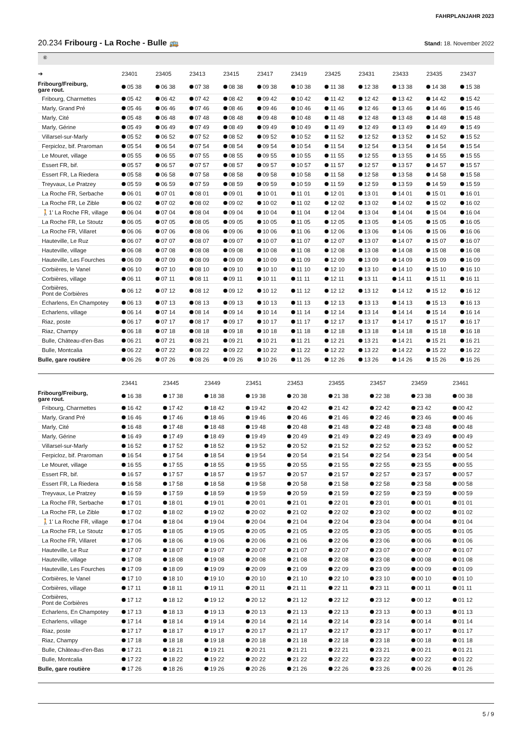FAHRPLANJAHR 2023
20.234 Fribourg - La Roche - Bulle 🚌
Stand: 18. November 2022
⑥
| ➔ | 23401 | 23405 | 23413 | 23415 | 23417 | 23419 | 23425 | 23431 | 23433 | 23435 | 23437 |
| --- | --- | --- | --- | --- | --- | --- | --- | --- | --- | --- | --- |
| Fribourg/Freiburg, gare rout. | 05 38 | 06 38 | 07 38 | 08 38 | 09 38 | 10 38 | 11 38 | 12 38 | 13 38 | 14 38 | 15 38 |
| Fribourg, Charmettes | 05 42 | 06 42 | 07 42 | 08 42 | 09 42 | 10 42 | 11 42 | 12 42 | 13 42 | 14 42 | 15 42 |
| Marly, Grand Pré | 05 46 | 06 46 | 07 46 | 08 46 | 09 46 | 10 46 | 11 46 | 12 46 | 13 46 | 14 46 | 15 46 |
| Marly, Cité | 05 48 | 06 48 | 07 48 | 08 48 | 09 48 | 10 48 | 11 48 | 12 48 | 13 48 | 14 48 | 15 48 |
| Marly, Gérine | 05 49 | 06 49 | 07 49 | 08 49 | 09 49 | 10 49 | 11 49 | 12 49 | 13 49 | 14 49 | 15 49 |
| Villarsel-sur-Marly | 05 52 | 06 52 | 07 52 | 08 52 | 09 52 | 10 52 | 11 52 | 12 52 | 13 52 | 14 52 | 15 52 |
| Ferpicloz, bif. Praroman | 05 54 | 06 54 | 07 54 | 08 54 | 09 54 | 10 54 | 11 54 | 12 54 | 13 54 | 14 54 | 15 54 |
| Le Mouret, village | 05 55 | 06 55 | 07 55 | 08 55 | 09 55 | 10 55 | 11 55 | 12 55 | 13 55 | 14 55 | 15 55 |
| Essert FR, bif. | 05 57 | 06 57 | 07 57 | 08 57 | 09 57 | 10 57 | 11 57 | 12 57 | 13 57 | 14 57 | 15 57 |
| Essert FR, La Riedera | 05 58 | 06 58 | 07 58 | 08 58 | 09 58 | 10 58 | 11 58 | 12 58 | 13 58 | 14 58 | 15 58 |
| Treyvaux, Le Pratzey | 05 59 | 06 59 | 07 59 | 08 59 | 09 59 | 10 59 | 11 59 | 12 59 | 13 59 | 14 59 | 15 59 |
| La Roche FR, Serbache | 06 01 | 07 01 | 08 01 | 09 01 | 10 01 | 11 01 | 12 01 | 13 01 | 14 01 | 15 01 | 16 01 |
| La Roche FR, Le Zible | 06 02 | 07 02 | 08 02 | 09 02 | 10 02 | 11 02 | 12 02 | 13 02 | 14 02 | 15 02 | 16 02 |
| 🚶1' La Roche FR, village | 06 04 | 07 04 | 08 04 | 09 04 | 10 04 | 11 04 | 12 04 | 13 04 | 14 04 | 15 04 | 16 04 |
| La Roche FR, Le Stoutz | 06 05 | 07 05 | 08 05 | 09 05 | 10 05 | 11 05 | 12 05 | 13 05 | 14 05 | 15 05 | 16 05 |
| La Roche FR, Villaret | 06 06 | 07 06 | 08 06 | 09 06 | 10 06 | 11 06 | 12 06 | 13 06 | 14 06 | 15 06 | 16 06 |
| Hauteville, Le Ruz | 06 07 | 07 07 | 08 07 | 09 07 | 10 07 | 11 07 | 12 07 | 13 07 | 14 07 | 15 07 | 16 07 |
| Hauteville, village | 06 08 | 07 08 | 08 08 | 09 08 | 10 08 | 11 08 | 12 08 | 13 08 | 14 08 | 15 08 | 16 08 |
| Hauteville, Les Fourches | 06 09 | 07 09 | 08 09 | 09 09 | 10 09 | 11 09 | 12 09 | 13 09 | 14 09 | 15 09 | 16 09 |
| Corbières, le Vanel | 06 10 | 07 10 | 08 10 | 09 10 | 10 10 | 11 10 | 12 10 | 13 10 | 14 10 | 15 10 | 16 10 |
| Corbières, village | 06 11 | 07 11 | 08 11 | 09 11 | 10 11 | 11 11 | 12 11 | 13 11 | 14 11 | 15 11 | 16 11 |
| Corbières, Pont de Corbières | 06 12 | 07 12 | 08 12 | 09 12 | 10 12 | 11 12 | 12 12 | 13 12 | 14 12 | 15 12 | 16 12 |
| Echarlens, En Champotey | 06 13 | 07 13 | 08 13 | 09 13 | 10 13 | 11 13 | 12 13 | 13 13 | 14 13 | 15 13 | 16 13 |
| Echarlens, village | 06 14 | 07 14 | 08 14 | 09 14 | 10 14 | 11 14 | 12 14 | 13 14 | 14 14 | 15 14 | 16 14 |
| Riaz, poste | 06 17 | 07 17 | 08 17 | 09 17 | 10 17 | 11 17 | 12 17 | 13 17 | 14 17 | 15 17 | 16 17 |
| Riaz, Champy | 06 18 | 07 18 | 08 18 | 09 18 | 10 18 | 11 18 | 12 18 | 13 18 | 14 18 | 15 18 | 16 18 |
| Bulle, Château-d'en-Bas | 06 21 | 07 21 | 08 21 | 09 21 | 10 21 | 11 21 | 12 21 | 13 21 | 14 21 | 15 21 | 16 21 |
| Bulle, Montcalia | 06 22 | 07 22 | 08 22 | 09 22 | 10 22 | 11 22 | 12 22 | 13 22 | 14 22 | 15 22 | 16 22 |
| Bulle, gare routière | 06 26 | 07 26 | 08 26 | 09 26 | 10 26 | 11 26 | 12 26 | 13 26 | 14 26 | 15 26 | 16 26 |
| | 23441 | 23445 | 23449 | 23451 | 23453 | 23455 | 23457 | 23459 | 23461 | | |
| --- | --- | --- | --- | --- | --- | --- | --- | --- | --- | --- | --- |
| Fribourg/Freiburg, gare rout. | 16 38 | 17 38 | 18 38 | 19 38 | 20 38 | 21 38 | 22 38 | 23 38 | 00 38 | | |
| Fribourg, Charmettes | 16 42 | 17 42 | 18 42 | 19 42 | 20 42 | 21 42 | 22 42 | 23 42 | 00 42 | | |
| Marly, Grand Pré | 16 46 | 17 46 | 18 46 | 19 46 | 20 46 | 21 46 | 22 46 | 23 46 | 00 46 | | |
| Marly, Cité | 16 48 | 17 48 | 18 48 | 19 48 | 20 48 | 21 48 | 22 48 | 23 48 | 00 48 | | |
| Marly, Gérine | 16 49 | 17 49 | 18 49 | 19 49 | 20 49 | 21 49 | 22 49 | 23 49 | 00 49 | | |
| Villarsel-sur-Marly | 16 52 | 17 52 | 18 52 | 19 52 | 20 52 | 21 52 | 22 52 | 23 52 | 00 52 | | |
| Ferpicloz, bif. Praroman | 16 54 | 17 54 | 18 54 | 19 54 | 20 54 | 21 54 | 22 54 | 23 54 | 00 54 | | |
| Le Mouret, village | 16 55 | 17 55 | 18 55 | 19 55 | 20 55 | 21 55 | 22 55 | 23 55 | 00 55 | | |
| Essert FR, bif. | 16 57 | 17 57 | 18 57 | 19 57 | 20 57 | 21 57 | 22 57 | 23 57 | 00 57 | | |
| Essert FR, La Riedera | 16 58 | 17 58 | 18 58 | 19 58 | 20 58 | 21 58 | 22 58 | 23 58 | 00 58 | | |
| Treyvaux, Le Pratzey | 16 59 | 17 59 | 18 59 | 19 59 | 20 59 | 21 59 | 22 59 | 23 59 | 00 59 | | |
| La Roche FR, Serbache | 17 01 | 18 01 | 19 01 | 20 01 | 21 01 | 22 01 | 23 01 | 00 01 | 01 01 | | |
| La Roche FR, Le Zible | 17 02 | 18 02 | 19 02 | 20 02 | 21 02 | 22 02 | 23 02 | 00 02 | 01 02 | | |
| 🚶1' La Roche FR, village | 17 04 | 18 04 | 19 04 | 20 04 | 21 04 | 22 04 | 23 04 | 00 04 | 01 04 | | |
| La Roche FR, Le Stoutz | 17 05 | 18 05 | 19 05 | 20 05 | 21 05 | 22 05 | 23 05 | 00 05 | 01 05 | | |
| La Roche FR, Villaret | 17 06 | 18 06 | 19 06 | 20 06 | 21 06 | 22 06 | 23 06 | 00 06 | 01 06 | | |
| Hauteville, Le Ruz | 17 07 | 18 07 | 19 07 | 20 07 | 21 07 | 22 07 | 23 07 | 00 07 | 01 07 | | |
| Hauteville, village | 17 08 | 18 08 | 19 08 | 20 08 | 21 08 | 22 08 | 23 08 | 00 08 | 01 08 | | |
| Hauteville, Les Fourches | 17 09 | 18 09 | 19 09 | 20 09 | 21 09 | 22 09 | 23 09 | 00 09 | 01 09 | | |
| Corbières, le Vanel | 17 10 | 18 10 | 19 10 | 20 10 | 21 10 | 22 10 | 23 10 | 00 10 | 01 10 | | |
| Corbières, village | 17 11 | 18 11 | 19 11 | 20 11 | 21 11 | 22 11 | 23 11 | 00 11 | 01 11 | | |
| Corbières, Pont de Corbières | 17 12 | 18 12 | 19 12 | 20 12 | 21 12 | 22 12 | 23 12 | 00 12 | 01 12 | | |
| Echarlens, En Champotey | 17 13 | 18 13 | 19 13 | 20 13 | 21 13 | 22 13 | 23 13 | 00 13 | 01 13 | | |
| Echarlens, village | 17 14 | 18 14 | 19 14 | 20 14 | 21 14 | 22 14 | 23 14 | 00 14 | 01 14 | | |
| Riaz, poste | 17 17 | 18 17 | 19 17 | 20 17 | 21 17 | 22 17 | 23 17 | 00 17 | 01 17 | | |
| Riaz, Champy | 17 18 | 18 18 | 19 18 | 20 18 | 21 18 | 22 18 | 23 18 | 00 18 | 01 18 | | |
| Bulle, Château-d'en-Bas | 17 21 | 18 21 | 19 21 | 20 21 | 21 21 | 22 21 | 23 21 | 00 21 | 01 21 | | |
| Bulle, Montcalia | 17 22 | 18 22 | 19 22 | 20 22 | 21 22 | 22 22 | 23 22 | 00 22 | 01 22 | | |
| Bulle, gare routière | 17 26 | 18 26 | 19 26 | 20 26 | 21 26 | 22 26 | 23 26 | 00 26 | 01 26 | | |
5 / 9